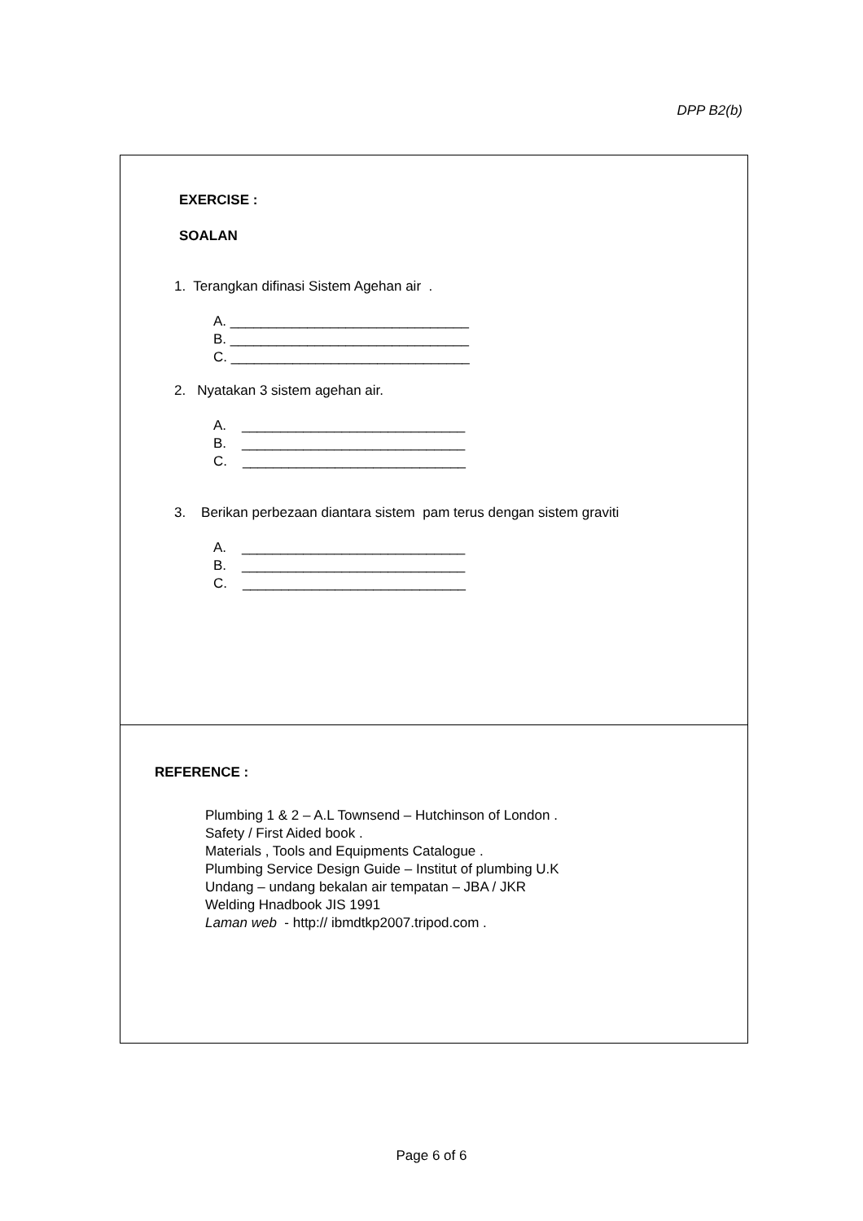DPP B2(b)
EXERCISE :
SOALAN
1. Terangkan difinasi Sistem Agehan air .
A. _______________________________
B. _______________________________
C. _______________________________
2. Nyatakan 3 sistem agehan air.
A. _____________________________
B. _____________________________
C. _____________________________
3. Berikan perbezaan diantara sistem pam terus dengan sistem graviti
A. _____________________________
B. _____________________________
C. _____________________________
REFERENCE :
Plumbing 1 & 2 – A.L Townsend – Hutchinson of London .
Safety / First Aided book .
Materials , Tools and Equipments Catalogue .
Plumbing Service Design Guide – Institut of plumbing U.K
Undang – undang bekalan air tempatan – JBA / JKR
Welding Hnadbook JIS 1991
Laman web - http:// ibmdtkp2007.tripod.com .
Page 6 of 6